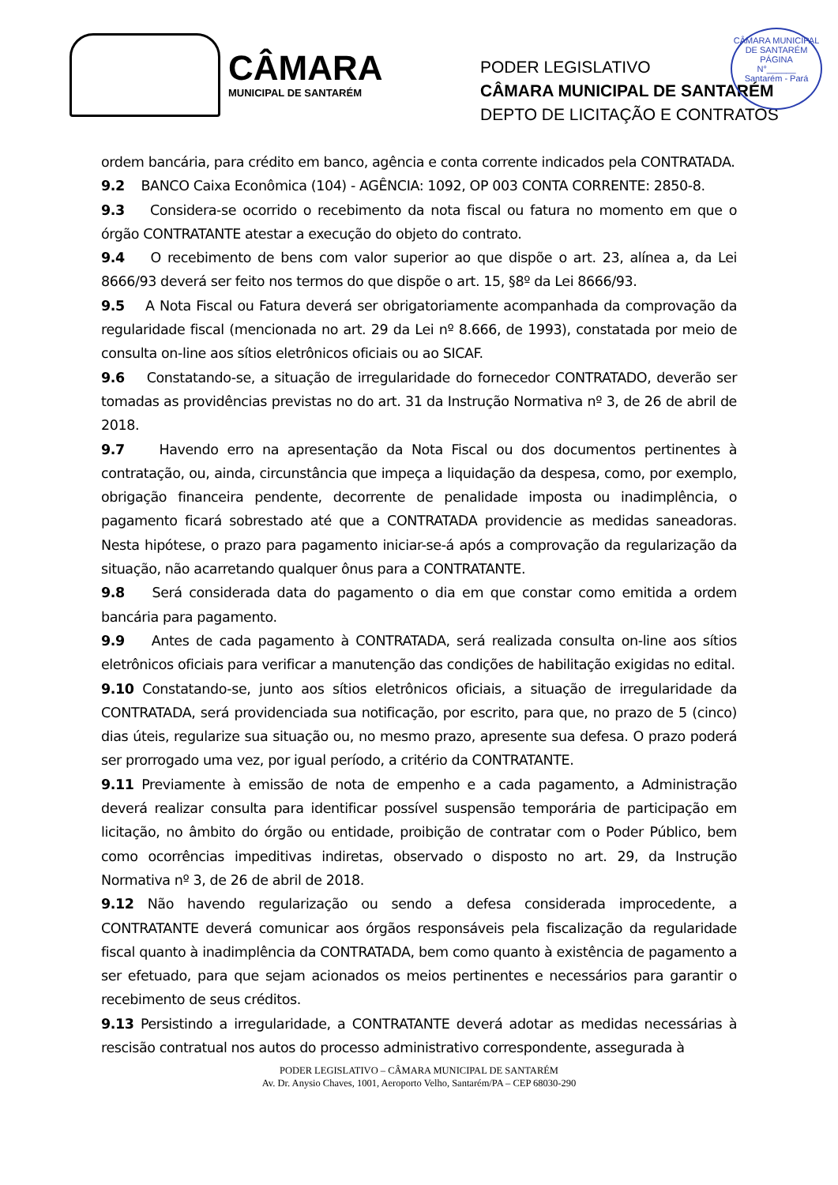CÂMARA MUNICIPAL DE SANTARÉM
PÁGINA
N°______
Santarém - Pará
CÂMARA
MUNICIPAL DE SANTARÉM
PODER LEGISLATIVO
CÂMARA MUNICIPAL DE SANTARÉM
DEPTO DE LICITAÇÃO E CONTRATOS
ordem bancária, para crédito em banco, agência e conta corrente indicados pela CONTRATADA.
9.2 BANCO Caixa Econômica (104) - AGÊNCIA: 1092, OP 003 CONTA CORRENTE: 2850-8.
9.3 Considera-se ocorrido o recebimento da nota fiscal ou fatura no momento em que o órgão CONTRATANTE atestar a execução do objeto do contrato.
9.4 O recebimento de bens com valor superior ao que dispõe o art. 23, alínea a, da Lei 8666/93 deverá ser feito nos termos do que dispõe o art. 15, §8º da Lei 8666/93.
9.5 A Nota Fiscal ou Fatura deverá ser obrigatoriamente acompanhada da comprovação da regularidade fiscal (mencionada no art. 29 da Lei nº 8.666, de 1993), constatada por meio de consulta on-line aos sítios eletrônicos oficiais ou ao SICAF.
9.6 Constatando-se, a situação de irregularidade do fornecedor CONTRATADO, deverão ser tomadas as providências previstas no do art. 31 da Instrução Normativa nº 3, de 26 de abril de 2018.
9.7 Havendo erro na apresentação da Nota Fiscal ou dos documentos pertinentes à contratação, ou, ainda, circunstância que impeça a liquidação da despesa, como, por exemplo, obrigação financeira pendente, decorrente de penalidade imposta ou inadimplência, o pagamento ficará sobrestado até que a CONTRATADA providencie as medidas saneadoras. Nesta hipótese, o prazo para pagamento iniciar-se-á após a comprovação da regularização da situação, não acarretando qualquer ônus para a CONTRATANTE.
9.8 Será considerada data do pagamento o dia em que constar como emitida a ordem bancária para pagamento.
9.9 Antes de cada pagamento à CONTRATADA, será realizada consulta on-line aos sítios eletrônicos oficiais para verificar a manutenção das condições de habilitação exigidas no edital.
9.10 Constatando-se, junto aos sítios eletrônicos oficiais, a situação de irregularidade da CONTRATADA, será providenciada sua notificação, por escrito, para que, no prazo de 5 (cinco) dias úteis, regularize sua situação ou, no mesmo prazo, apresente sua defesa. O prazo poderá ser prorrogado uma vez, por igual período, a critério da CONTRATANTE.
9.11 Previamente à emissão de nota de empenho e a cada pagamento, a Administração deverá realizar consulta para identificar possível suspensão temporária de participação em licitação, no âmbito do órgão ou entidade, proibição de contratar com o Poder Público, bem como ocorrências impeditivas indiretas, observado o disposto no art. 29, da Instrução Normativa nº 3, de 26 de abril de 2018.
9.12 Não havendo regularização ou sendo a defesa considerada improcedente, a CONTRATANTE deverá comunicar aos órgãos responsáveis pela fiscalização da regularidade fiscal quanto à inadimplência da CONTRATADA, bem como quanto à existência de pagamento a ser efetuado, para que sejam acionados os meios pertinentes e necessários para garantir o recebimento de seus créditos.
9.13 Persistindo a irregularidade, a CONTRATANTE deverá adotar as medidas necessárias à rescisão contratual nos autos do processo administrativo correspondente, assegurada à
PODER LEGISLATIVO – CÂMARA MUNICIPAL DE SANTARÉM
Av. Dr. Anysio Chaves, 1001, Aeroporto Velho, Santarém/PA – CEP 68030-290